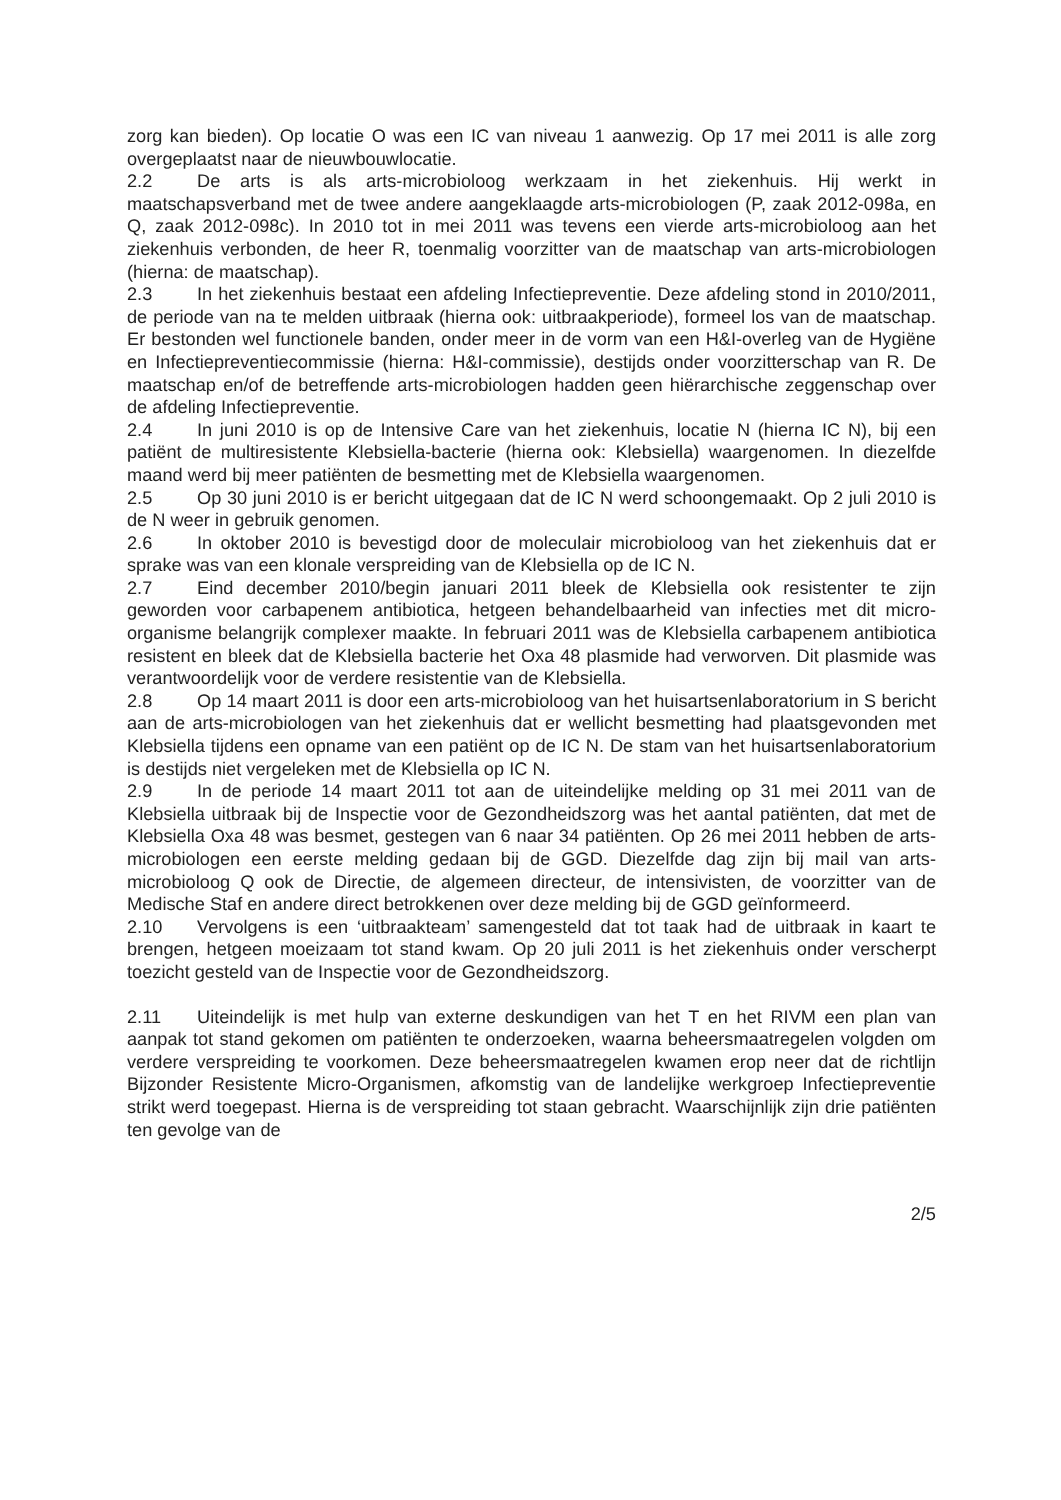zorg kan bieden). Op locatie O was een IC van niveau 1 aanwezig. Op 17 mei 2011 is alle zorg overgeplaatst naar de nieuwbouwlocatie.
2.2 De arts is als arts-microbioloog werkzaam in het ziekenhuis. Hij werkt in maatschapsverband met de twee andere aangeklaagde arts-microbiologen (P, zaak 2012-098a, en Q, zaak 2012-098c). In 2010 tot in mei 2011 was tevens een vierde arts-microbioloog aan het ziekenhuis verbonden, de heer R, toenmalig voorzitter van de maatschap van arts-microbiologen (hierna: de maatschap).
2.3 In het ziekenhuis bestaat een afdeling Infectiepreventie. Deze afdeling stond in 2010/2011, de periode van na te melden uitbraak (hierna ook: uitbraakperiode), formeel los van de maatschap. Er bestonden wel functionele banden, onder meer in de vorm van een H&I-overleg van de Hygiëne en Infectiepreventiecommissie (hierna: H&I-commissie), destijds onder voorzitterschap van R. De maatschap en/of de betreffende arts-microbiologen hadden geen hiërarchische zeggenschap over de afdeling Infectiepreventie.
2.4 In juni 2010 is op de Intensive Care van het ziekenhuis, locatie N (hierna IC N), bij een patiënt de multiresistente Klebsiella-bacterie (hierna ook: Klebsiella) waargenomen. In diezelfde maand werd bij meer patiënten de besmetting met de Klebsiella waargenomen.
2.5 Op 30 juni 2010 is er bericht uitgegaan dat de IC N werd schoongemaakt. Op 2 juli 2010 is de N weer in gebruik genomen.
2.6 In oktober 2010 is bevestigd door de moleculair microbioloog van het ziekenhuis dat er sprake was van een klonale verspreiding van de Klebsiella op de IC N.
2.7 Eind december 2010/begin januari 2011 bleek de Klebsiella ook resistenter te zijn geworden voor carbapenem antibiotica, hetgeen behandelbaarheid van infecties met dit micro-organisme belangrijk complexer maakte. In februari 2011 was de Klebsiella carbapenem antibiotica resistent en bleek dat de Klebsiella bacterie het Oxa 48 plasmide had verworven. Dit plasmide was verantwoordelijk voor de verdere resistentie van de Klebsiella.
2.8 Op 14 maart 2011 is door een arts-microbioloog van het huisartsenlaboratorium in S bericht aan de arts-microbiologen van het ziekenhuis dat er wellicht besmetting had plaatsgevonden met Klebsiella tijdens een opname van een patiënt op de IC N. De stam van het huisartsenlaboratorium is destijds niet vergeleken met de Klebsiella op IC N.
2.9 In de periode 14 maart 2011 tot aan de uiteindelijke melding op 31 mei 2011 van de Klebsiella uitbraak bij de Inspectie voor de Gezondheidszorg was het aantal patiënten, dat met de Klebsiella Oxa 48 was besmet, gestegen van 6 naar 34 patiënten. Op 26 mei 2011 hebben de arts-microbiologen een eerste melding gedaan bij de GGD. Diezelfde dag zijn bij mail van arts-microbioloog Q ook de Directie, de algemeen directeur, de intensivisten, de voorzitter van de Medische Staf en andere direct betrokkenen over deze melding bij de GGD geïnformeerd.
2.10 Vervolgens is een ‘uitbraakteam’ samengesteld dat tot taak had de uitbraak in kaart te brengen, hetgeen moeizaam tot stand kwam. Op 20 juli 2011 is het ziekenhuis onder verscherpt toezicht gesteld van de Inspectie voor de Gezondheidszorg.
2.11 Uiteindelijk is met hulp van externe deskundigen van het T en het RIVM een plan van aanpak tot stand gekomen om patiënten te onderzoeken, waarna beheersmaatregelen volgden om verdere verspreiding te voorkomen. Deze beheersmaatregelen kwamen erop neer dat de richtlijn Bijzonder Resistente Micro-Organismen, afkomstig van de landelijke werkgroep Infectiepreventie strikt werd toegepast. Hierna is de verspreiding tot staan gebracht. Waarschijnlijk zijn drie patiënten ten gevolge van de
2/5